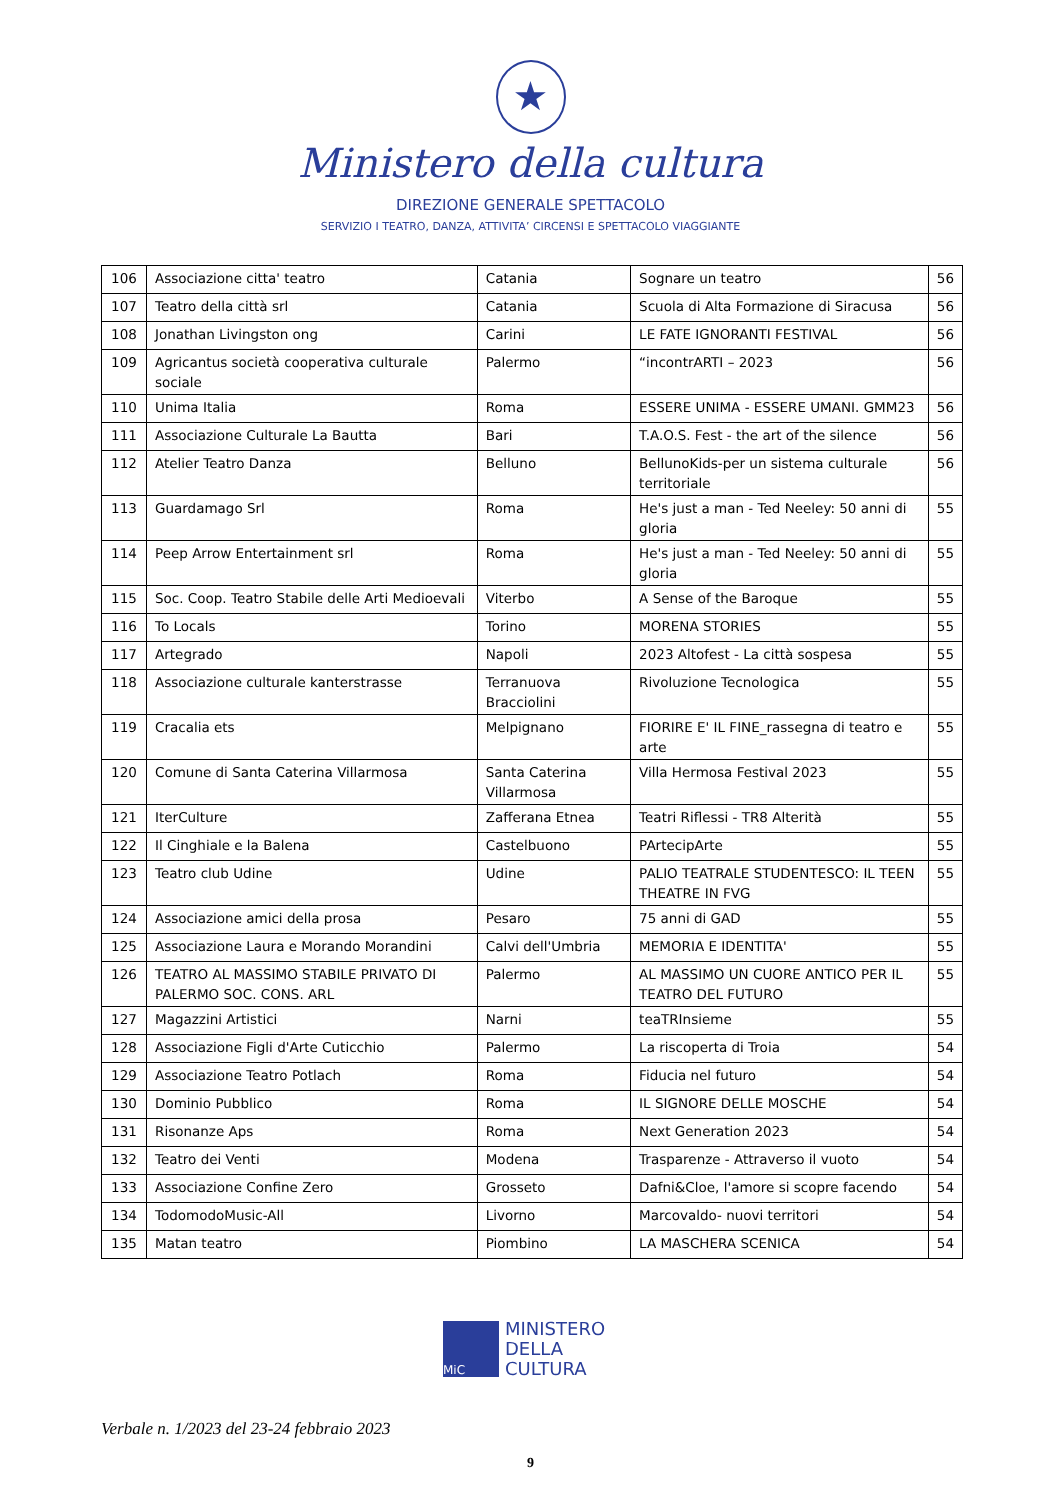★
Ministero della cultura
DIREZIONE GENERALE SPETTACOLO
SERVIZIO I TEATRO, DANZA, ATTIVITA’ CIRCENSI E SPETTACOLO VIAGGIANTE
| 106 | Associazione citta' teatro | Catania | Sognare un teatro | 56 |
| 107 | Teatro della città srl | Catania | Scuola di Alta Formazione di Siracusa | 56 |
| 108 | Jonathan Livingston ong | Carini | LE FATE IGNORANTI FESTIVAL | 56 |
| 109 | Agricantus società cooperativa culturale sociale | Palermo | “incontrARTI – 2023 | 56 |
| 110 | Unima Italia | Roma | ESSERE UNIMA - ESSERE UMANI. GMM23 | 56 |
| 111 | Associazione Culturale La Bautta | Bari | T.A.O.S. Fest - the art of the silence | 56 |
| 112 | Atelier Teatro Danza | Belluno | BellunoKids-per un sistema culturale territoriale | 56 |
| 113 | Guardamago Srl | Roma | He's just a man - Ted Neeley: 50 anni di gloria | 55 |
| 114 | Peep Arrow Entertainment srl | Roma | He's just a man - Ted Neeley: 50 anni di gloria | 55 |
| 115 | Soc. Coop. Teatro Stabile delle Arti Medioevali | Viterbo | A Sense of the Baroque | 55 |
| 116 | To Locals | Torino | MORENA STORIES | 55 |
| 117 | Artegrado | Napoli | 2023 Altofest - La città sospesa | 55 |
| 118 | Associazione culturale kanterstrasse | Terranuova Bracciolini | Rivoluzione Tecnologica | 55 |
| 119 | Cracalia ets | Melpignano | FIORIRE E' IL FINE_rassegna di teatro e arte | 55 |
| 120 | Comune di Santa Caterina Villarmosa | Santa Caterina Villarmosa | Villa Hermosa Festival 2023 | 55 |
| 121 | IterCulture | Zafferana Etnea | Teatri Riflessi - TR8 Alterità | 55 |
| 122 | Il Cinghiale e la Balena | Castelbuono | PArtecipArte | 55 |
| 123 | Teatro club Udine | Udine | PALIO TEATRALE STUDENTESCO: IL TEEN THEATRE IN FVG | 55 |
| 124 | Associazione amici della prosa | Pesaro | 75 anni di GAD | 55 |
| 125 | Associazione Laura e Morando Morandini | Calvi dell'Umbria | MEMORIA E IDENTITA' | 55 |
| 126 | TEATRO AL MASSIMO STABILE PRIVATO DI PALERMO SOC. CONS. ARL | Palermo | AL MASSIMO UN CUORE ANTICO PER IL TEATRO DEL FUTURO | 55 |
| 127 | Magazzini Artistici | Narni | teaTRInsieme | 55 |
| 128 | Associazione Figli d'Arte Cuticchio | Palermo | La riscoperta di Troia | 54 |
| 129 | Associazione Teatro Potlach | Roma | Fiducia nel futuro | 54 |
| 130 | Dominio Pubblico | Roma | IL SIGNORE DELLE MOSCHE | 54 |
| 131 | Risonanze Aps | Roma | Next Generation 2023 | 54 |
| 132 | Teatro dei Venti | Modena | Trasparenze - Attraverso il vuoto | 54 |
| 133 | Associazione Confine Zero | Grosseto | Dafni&Cloe, l'amore si scopre facendo | 54 |
| 134 | TodomodoMusic-All | Livorno | Marcovaldo- nuovi territori | 54 |
| 135 | Matan teatro | Piombino | LA MASCHERA SCENICA | 54 |
MiC
MINISTERO
DELLA
CULTURA
Verbale n. 1/2023 del 23-24 febbraio 2023
9